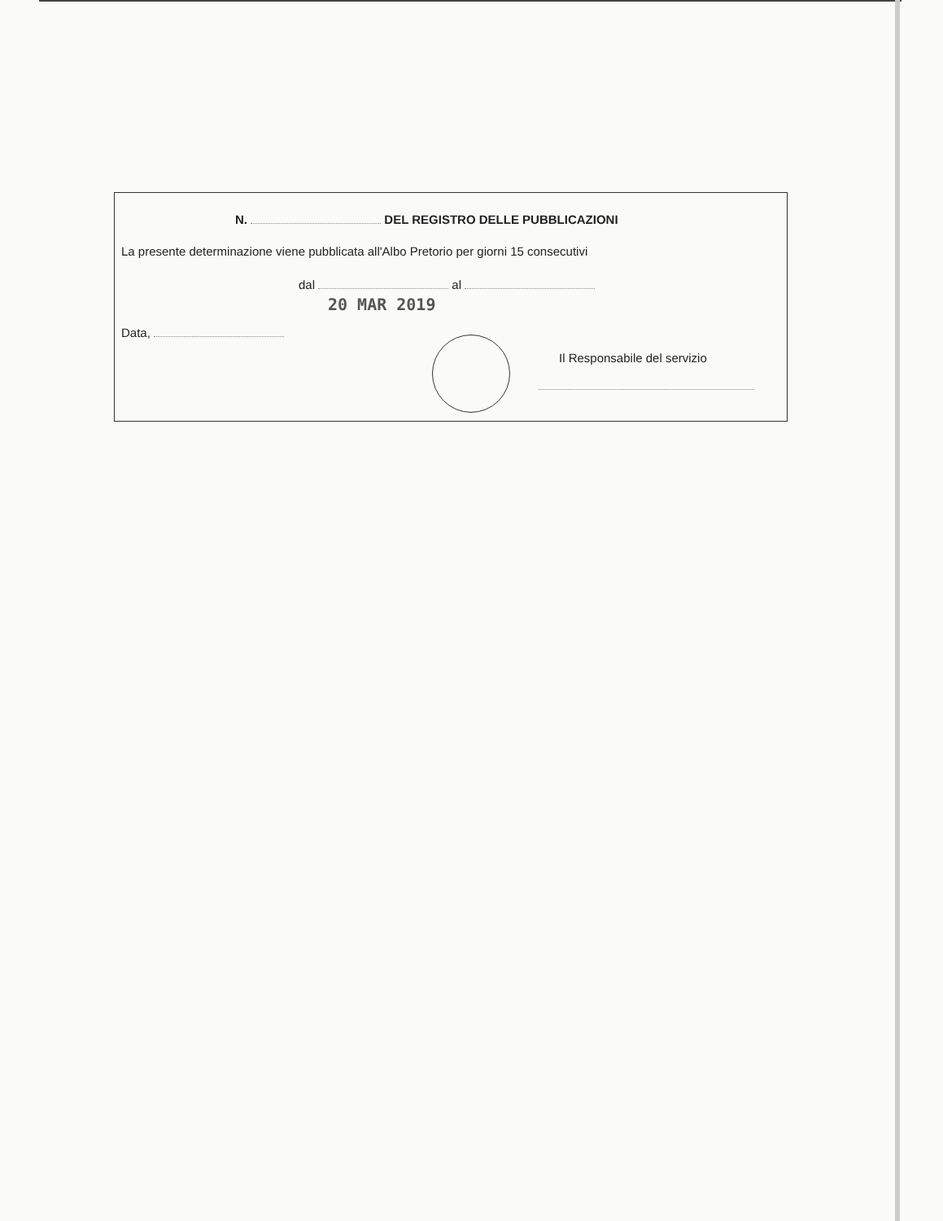N. DEL REGISTRO DELLE PUBBLICAZIONI
La presente determinazione viene pubblicata all'Albo Pretorio per giorni 15 consecutivi
dal al
20 MAR 2019
Data,
Il Responsabile del servizio